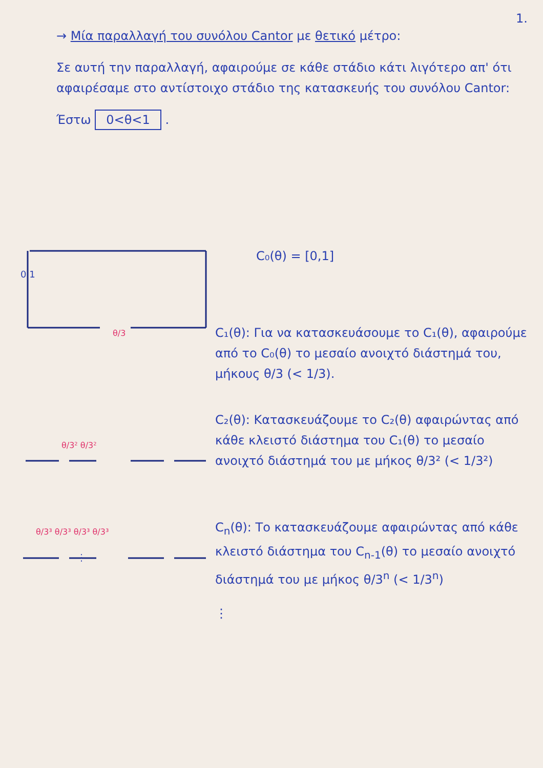1.
→ Μία παραλλαγή του συνόλου Cantor με θετικό μέτρο:
Σε αυτή την παραλλαγή, αφαιρούμε σε κάθε στάδιο κάτι λιγότερο απ' ότι αφαιρέσαμε στο αντίστοιχο στάδιο της κατασκευής του συνόλου Cantor:
Έστω 0<θ<1 .
0 1
θ/3
θ/3² θ/3²
θ/3³ θ/3³ θ/3³ θ/3³
⋮
C₀(θ) = [0,1]
C₁(θ): Για να κατασκευάσουμε το C₁(θ), αφαιρούμε από το C₀(θ) το μεσαίο ανοιχτό διάστημά του, μήκους θ/3 (< 1/3).
C₂(θ): Κατασκευάζουμε το C₂(θ) αφαιρώντας από κάθε κλειστό διάστημα του C₁(θ) το μεσαίο ανοιχτό διάστημά του με μήκος θ/3² (< 1/3²)
C<sub>n</sub>(θ): Το κατασκευάζουμε αφαιρώντας από κάθε κλειστό διάστημα του C<sub>n-1</sub>(θ) το μεσαίο ανοιχτό διάστημά του με μήκος θ/3<sup>n</sup> (< 1/3<sup>n</sup>)
⋮